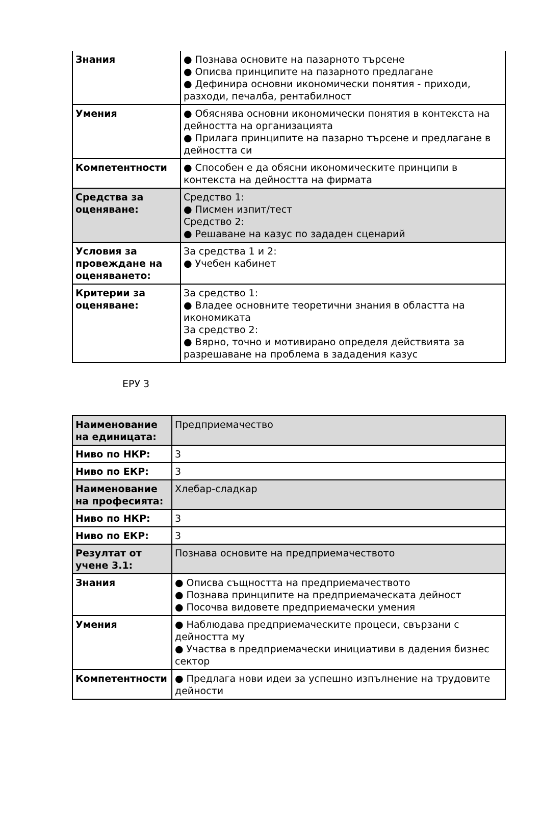| Знания | ● Познава основите на пазарното търсене ● Описва принципите на пазарното предлагане ● Дефинира основни икономически понятия - приходи, разходи, печалба, рентабилност |
| Умения | ● Обяснява основни икономически понятия в контекста на дейността на организацията ● Прилага принципите на пазарно търсене и предлагане в дейността си |
| Компетентности | ● Способен е да обясни икономическите принципи в контекста на дейността на фирмата |
| Средства за оценяване: | Средство 1: ● Писмен изпит/тест Средство 2: ● Решаване на казус по зададен сценарий |
| Условия за провеждане на оценяването: | За средства 1 и 2: ● Учебен кабинет |
| Критерии за оценяване: | За средство 1: ● Владее основните теоретични знания в областта на икономиката За средство 2: ● Вярно, точно и мотивирано определя действията за разрешаване на проблема в зададения казус |
ЕРУ 3
| Наименование на единицата: | Предприемачество |
| Ниво по НКР: | 3 |
| Ниво по ЕКР: | 3 |
| Наименование на професията: | Хлебар-сладкар |
| Ниво по НКР: | 3 |
| Ниво по ЕКР: | 3 |
| Резултат от учене 3.1: | Познава основите на предприемачеството |
| Знания | ● Описва същността на предприемачеството ● Познава принципите на предприемаческата дейност ● Посочва видовете предприемачески умения |
| Умения | ● Наблюдава предприемаческите процеси, свързани с дейността му ● Участва в предприемачески инициативи в дадения бизнес сектор |
| Компетентности | ● Предлага нови идеи за успешно изпълнение на трудовите дейности |